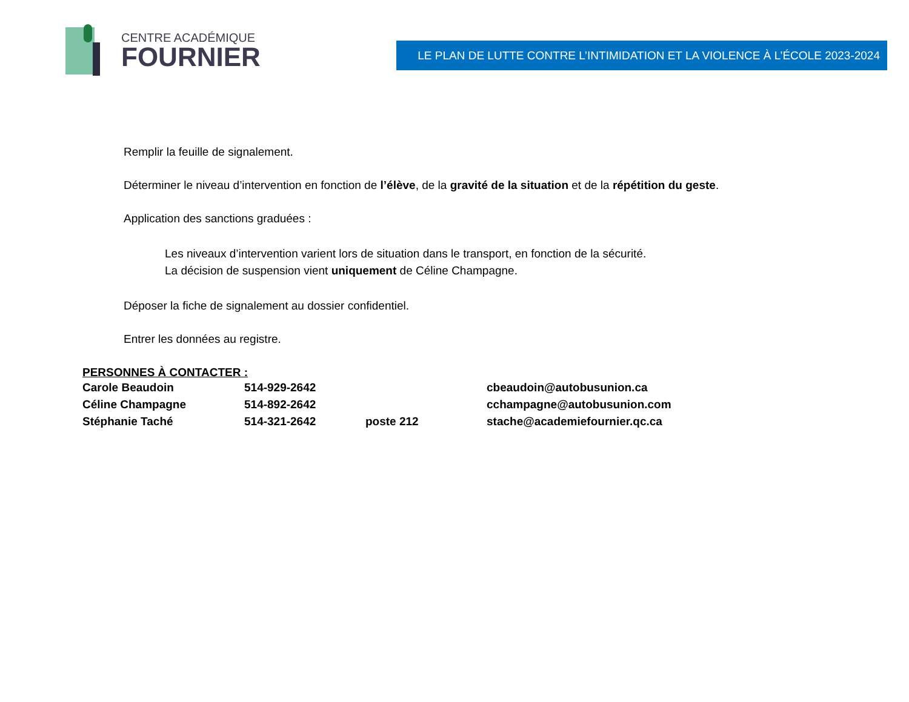CENTRE ACADÉMIQUE
FOURNIER
LE PLAN DE LUTTE CONTRE L’INTIMIDATION ET LA VIOLENCE À L’ÉCOLE 2023-2024
Remplir la feuille de signalement.
Déterminer le niveau d’intervention en fonction de l’élève, de la gravité de la situation et de la répétition du geste.
Application des sanctions graduées :
Les niveaux d’intervention varient lors de situation dans le transport, en fonction de la sécurité.
La décision de suspension vient uniquement de Céline Champagne.
Déposer la fiche de signalement au dossier confidentiel.
Entrer les données au registre.
PERSONNES À CONTACTER :
| Carole Beaudoin | 514-929-2642 | | cbeaudoin@autobusunion.ca |
| Céline Champagne | 514-892-2642 | | cchampagne@autobusunion.com |
| Stéphanie Taché | 514-321-2642 | poste 212 | stache@academiefournier.qc.ca |